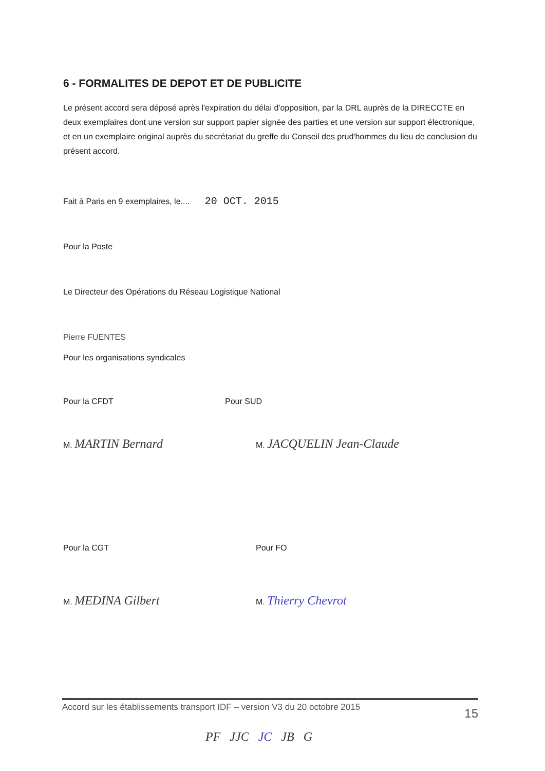6 - FORMALITES DE DEPOT ET DE PUBLICITE
Le présent accord sera déposé après l'expiration du délai d'opposition, par la DRL auprès de la DIRECCTE en deux exemplaires dont une version sur support papier signée des parties et une version sur support électronique, et en un exemplaire original auprès du secrétariat du greffe du Conseil des prud'hommes du lieu de conclusion du présent accord.
Fait à Paris en 9 exemplaires, le.... 20 OCT. 2015
Pour la Poste
Le Directeur des Opérations du Réseau Logistique National
Pierre FUENTES
Pour les organisations syndicales
Pour la CFDT Pour SUD
M. MARTIN Bernard
M. JACQUELIN Jean-Claude
Pour la CGT Pour FO
M. MEDINA Gilbert
M. Thierry Chevrot
Accord sur les établissements transport IDF – version V3 du 20 octobre 2015 15
PF JJC JC JB G